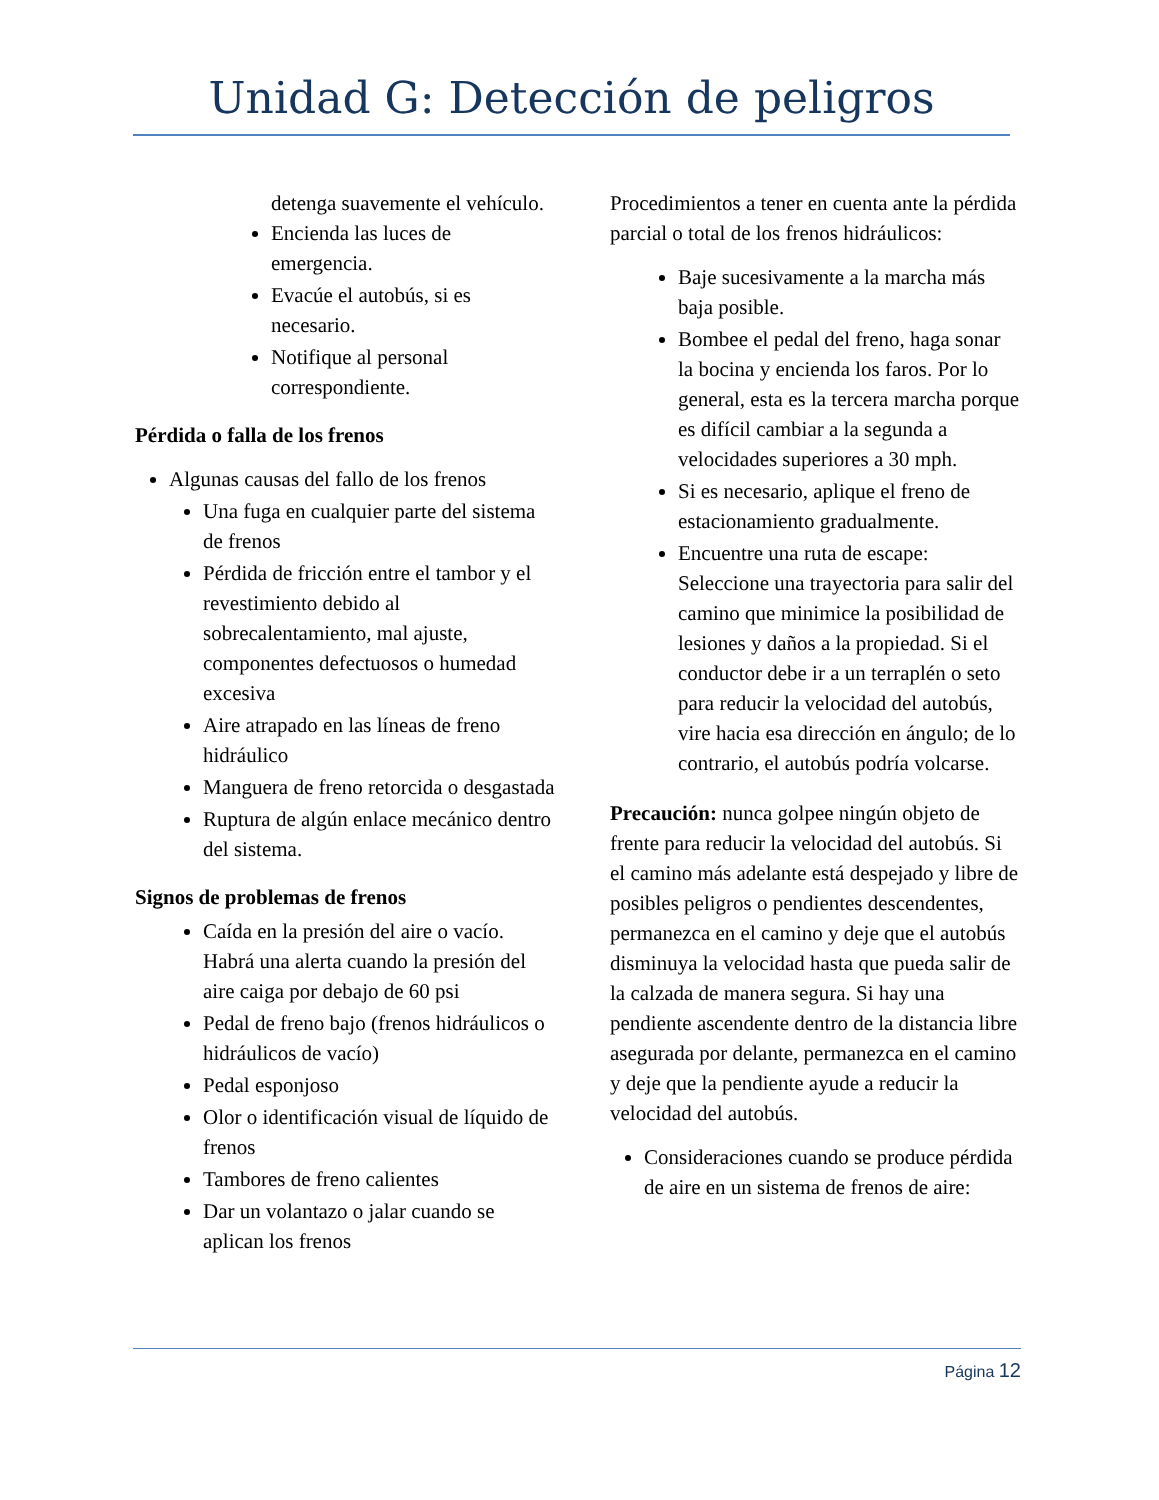Unidad G: Detección de peligros
detenga suavemente el vehículo.
Encienda las luces de emergencia.
Evacúe el autobús, si es necesario.
Notifique al personal correspondiente.
Pérdida o falla de los frenos
Algunas causas del fallo de los frenos
Una fuga en cualquier parte del sistema de frenos
Pérdida de fricción entre el tambor y el revestimiento debido al sobrecalentamiento, mal ajuste, componentes defectuosos o humedad excesiva
Aire atrapado en las líneas de freno hidráulico
Manguera de freno retorcida o desgastada
Ruptura de algún enlace mecánico dentro del sistema.
Signos de problemas de frenos
Caída en la presión del aire o vacío. Habrá una alerta cuando la presión del aire caiga por debajo de 60 psi
Pedal de freno bajo (frenos hidráulicos o hidráulicos de vacío)
Pedal esponjoso
Olor o identificación visual de líquido de frenos
Tambores de freno calientes
Dar un volantazo o jalar cuando se aplican los frenos
Procedimientos a tener en cuenta ante la pérdida parcial o total de los frenos hidráulicos:
Baje sucesivamente a la marcha más baja posible.
Bombee el pedal del freno, haga sonar la bocina y encienda los faros. Por lo general, esta es la tercera marcha porque es difícil cambiar a la segunda a velocidades superiores a 30 mph.
Si es necesario, aplique el freno de estacionamiento gradualmente.
Encuentre una ruta de escape: Seleccione una trayectoria para salir del camino que minimice la posibilidad de lesiones y daños a la propiedad. Si el conductor debe ir a un terraplén o seto para reducir la velocidad del autobús, vire hacia esa dirección en ángulo; de lo contrario, el autobús podría volcarse.
Precaución: nunca golpee ningún objeto de frente para reducir la velocidad del autobús. Si el camino más adelante está despejado y libre de posibles peligros o pendientes descendentes, permanezca en el camino y deje que el autobús disminuya la velocidad hasta que pueda salir de la calzada de manera segura. Si hay una pendiente ascendente dentro de la distancia libre asegurada por delante, permanezca en el camino y deje que la pendiente ayude a reducir la velocidad del autobús.
Consideraciones cuando se produce pérdida de aire en un sistema de frenos de aire:
Página 12